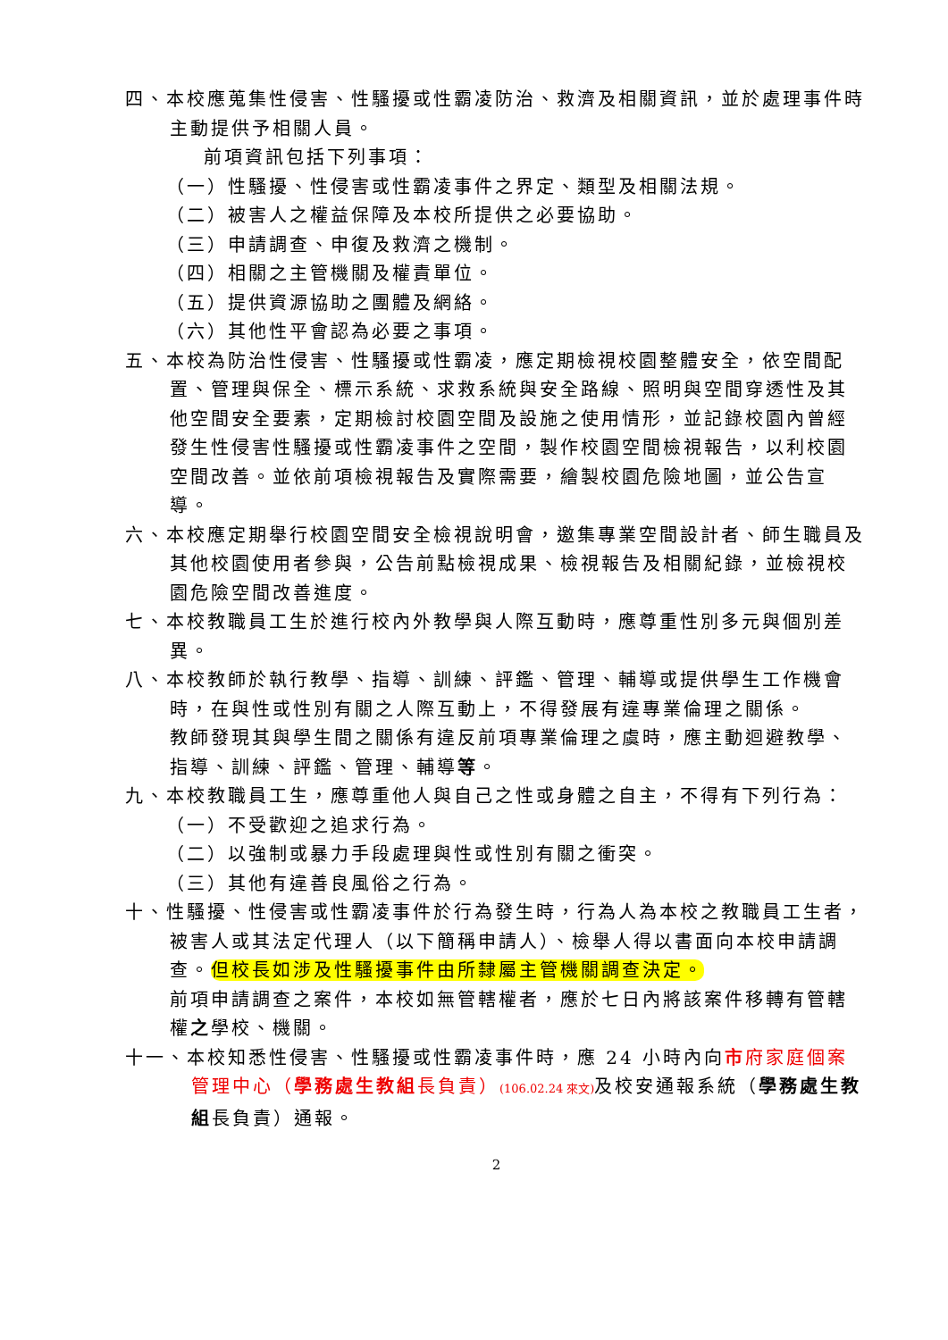四、本校應蒐集性侵害、性騷擾或性霸凌防治、救濟及相關資訊，並於處理事件時主動提供予相關人員。
前項資訊包括下列事項：
（一）性騷擾、性侵害或性霸凌事件之界定、類型及相關法規。
（二）被害人之權益保障及本校所提供之必要協助。
（三）申請調查、申復及救濟之機制。
（四）相關之主管機關及權責單位。
（五）提供資源協助之團體及網絡。
（六）其他性平會認為必要之事項。
五、本校為防治性侵害、性騷擾或性霸凌，應定期檢視校園整體安全，依空間配置、管理與保全、標示系統、求救系統與安全路線、照明與空間穿透性及其他空間安全要素，定期檢討校園空間及設施之使用情形，並記錄校園內曾經發生性侵害性騷擾或性霸凌事件之空間，製作校園空間檢視報告，以利校園空間改善。並依前項檢視報告及實際需要，繪製校園危險地圖，並公告宣導。
六、本校應定期舉行校園空間安全檢視說明會，邀集專業空間設計者、師生職員及其他校園使用者參與，公告前點檢視成果、檢視報告及相關紀錄，並檢視校園危險空間改善進度。
七、本校教職員工生於進行校內外教學與人際互動時，應尊重性別多元與個別差異。
八、本校教師於執行教學、指導、訓練、評鑑、管理、輔導或提供學生工作機會時，在與性或性別有關之人際互動上，不得發展有違專業倫理之關係。
教師發現其與學生間之關係有違反前項專業倫理之虞時，應主動迴避教學、指導、訓練、評鑑、管理、輔導等。
九、本校教職員工生，應尊重他人與自己之性或身體之自主，不得有下列行為：
（一）不受歡迎之追求行為。
（二）以強制或暴力手段處理與性或性別有關之衝突。
（三）其他有違善良風俗之行為。
十、性騷擾、性侵害或性霸凌事件於行為發生時，行為人為本校之教職員工生者，被害人或其法定代理人（以下簡稱申請人）、檢舉人得以書面向本校申請調查。但校長如涉及性騷擾事件由所隸屬主管機關調查決定。
前項申請調查之案件，本校如無管轄權者，應於七日內將該案件移轉有管轄權之學校、機關。
十一、本校知悉性侵害、性騷擾或性霸凌事件時，應 24 小時內向市府家庭個案管理中心（學務處生教組長負責）(106.02.24 來文) 及校安通報系統（學務處生教組長負責）通報。
2